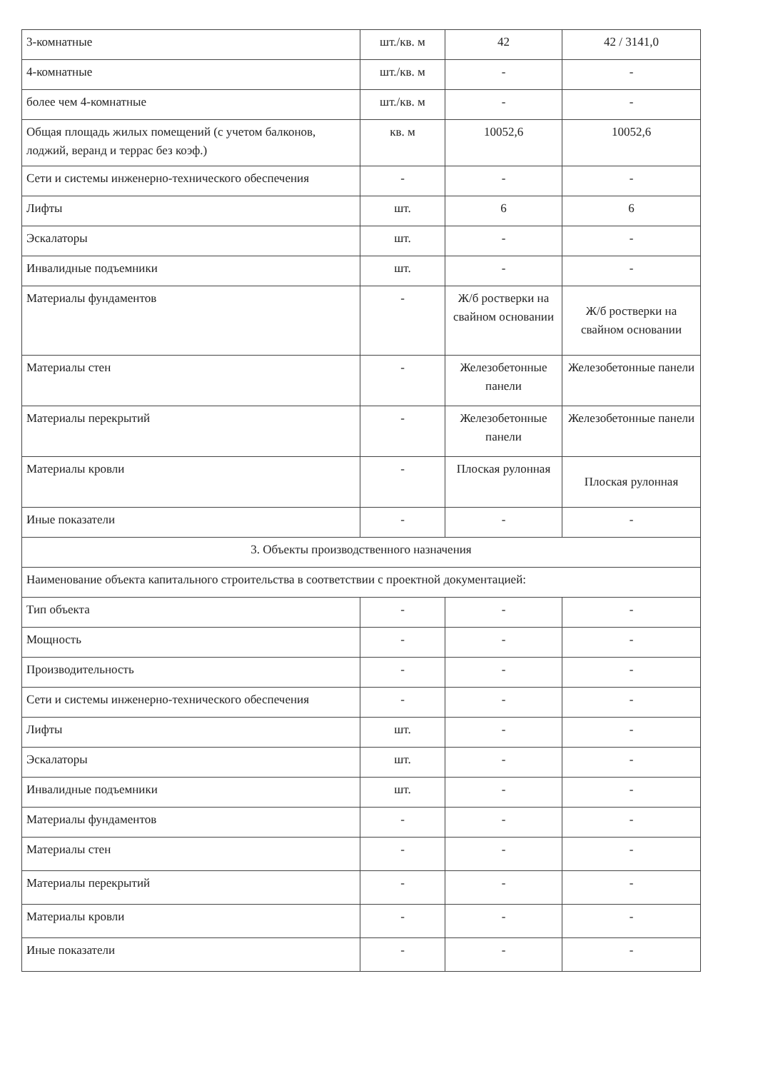| 3-комнатные | шт./кв. м | 42 | 42 / 3141,0 |
| 4-комнатные | шт./кв. м | - | - |
| более чем 4-комнатные | шт./кв. м | - | - |
| Общая площадь жилых помещений (с учетом балконов, лоджий, веранд и террас без коэф.) | кв. м | 10052,6 | 10052,6 |
| Сети и системы инженерно-технического обеспечения | - | - | - |
| Лифты | шт. | 6 | 6 |
| Эскалаторы | шт. | - | - |
| Инвалидные подъемники | шт. | - | - |
| Материалы фундаментов | - | Ж/б ростверки на свайном основании | Ж/б ростверки на свайном основании |
| Материалы стен | - | Железобетонные панели | Железобетонные панели |
| Материалы перекрытий | - | Железобетонные панели | Железобетонные панели |
| Материалы кровли | - | Плоская рулонная | Плоская рулонная |
| Иные показатели | - | - | - |
| 3. Объекты производственного назначения | | | |
| Наименование объекта капитального строительства в соответствии с проектной документацией: | | | |
| Тип объекта | - | - | - |
| Мощность | - | - | - |
| Производительность | - | - | - |
| Сети и системы инженерно-технического обеспечения | - | - | - |
| Лифты | шт. | - | - |
| Эскалаторы | шт. | - | - |
| Инвалидные подъемники | шт. | - | - |
| Материалы фундаментов | - | - | - |
| Материалы стен | - | - | - |
| Материалы перекрытий | - | - | - |
| Материалы кровли | - | - | - |
| Иные показатели | - | - | - |